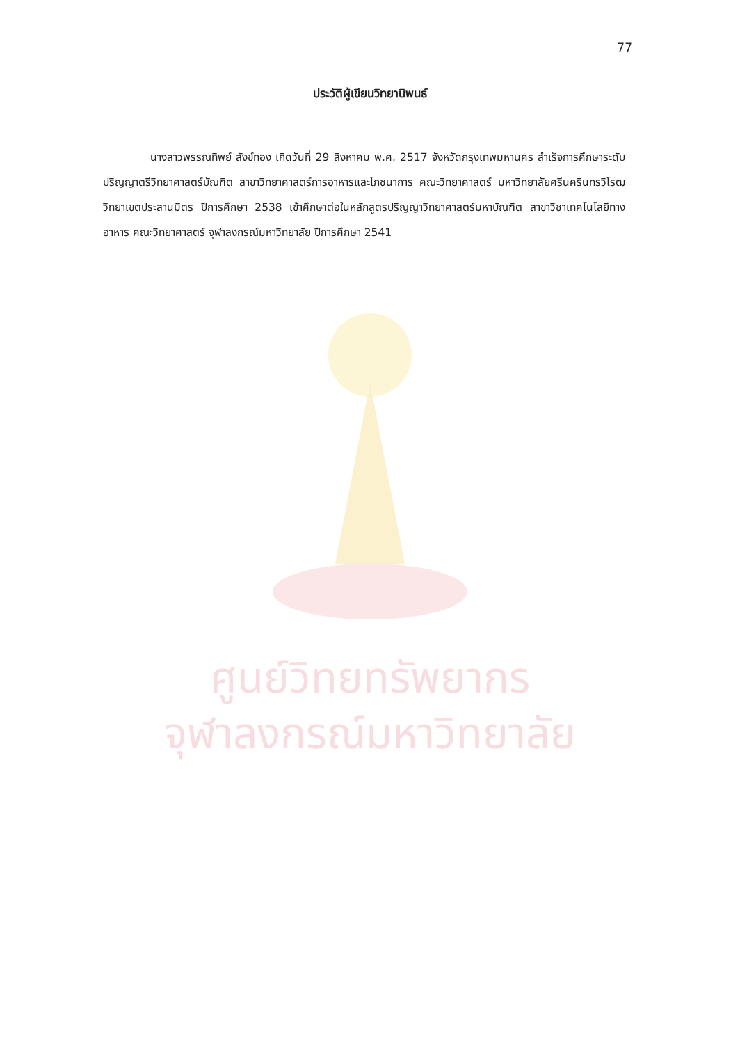ศูนย์วิทยทรัพยากร
จุฬาลงกรณ์มหาวิทยาลัย
77
ประวัติผู้เขียนวิทยานิพนธ์
นางสาวพรรณทิพย์ สังข์ทอง เกิดวันที่ 29 สิงหาคม พ.ศ. 2517 จังหวัดกรุงเทพมหานคร สำเร็จการศึกษาระดับปริญญาตรีวิทยาศาสตร์บัณฑิต สาขาวิทยาศาสตร์การอาหารและโภชนาการ คณะวิทยาศาสตร์ มหาวิทยาลัยศรีนครินทรวิโรฒ วิทยาเขตประสานมิตร ปีการศึกษา 2538 เข้าศึกษาต่อในหลักสูตรปริญญาวิทยาศาสตร์มหาบัณฑิต สาขาวิชาเทคโนโลยีทางอาหาร คณะวิทยาศาสตร์ จุฬาลงกรณ์มหาวิทยาลัย ปีการศึกษา 2541